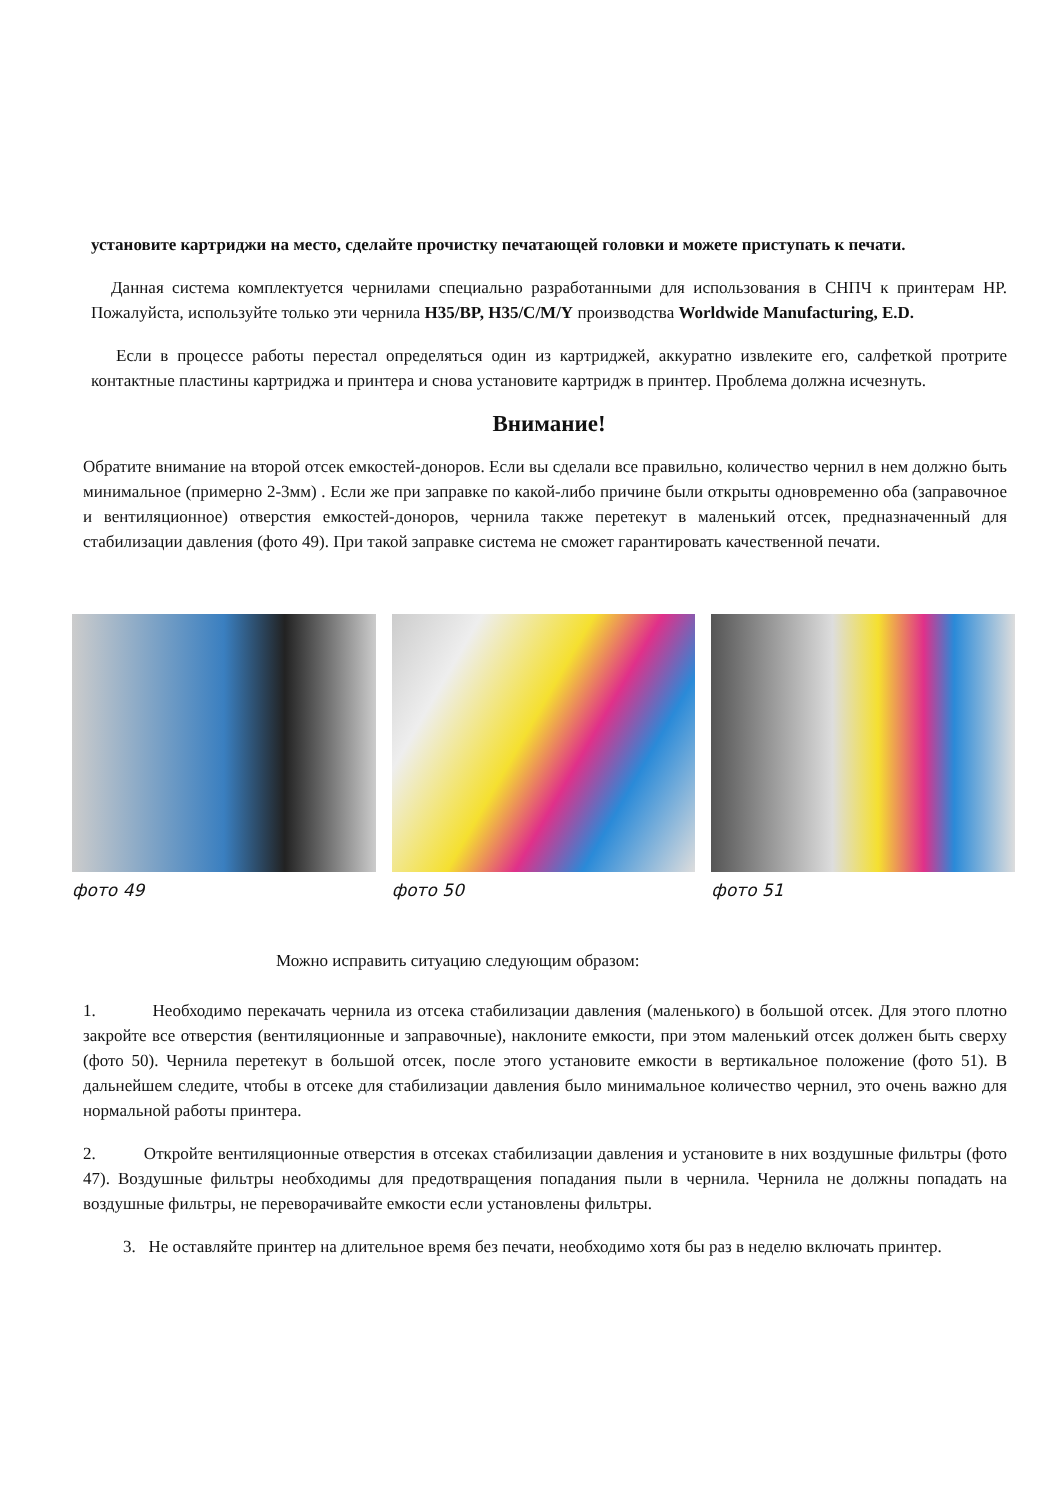установите картриджи на место, сделайте прочистку печатающей головки и можете приступать к печати.
Данная система комплектуется чернилами специально разработанными для использования в СНПЧ к принтерам HP. Пожалуйста, используйте только эти чернила H35/BP, H35/C/M/Y производства Worldwide Manufacturing, E.D.
Если в процессе работы перестал определяться один из картриджей, аккуратно извлеките его, салфеткой протрите контактные пластины картриджа и принтера и снова установите картридж в принтер. Проблема должна исчезнуть.
Внимание!
Обратите внимание на второй отсек емкостей-доноров. Если вы сделали все правильно, количество чернил в нем должно быть минимальное (примерно 2-3мм) . Если же при заправке по какой-либо причине были открыты одновременно оба (заправочное и вентиляционное) отверстия емкостей-доноров, чернила также перетекут в маленький отсек, предназначенный для стабилизации давления (фото 49). При такой заправке система не сможет гарантировать качественной печати.
фото 49 фото 50 фото 51
Можно исправить ситуацию следующим образом:
1. Необходимо перекачать чернила из отсека стабилизации давления (маленького) в большой отсек. Для этого плотно закройте все отверстия (вентиляционные и заправочные), наклоните емкости, при этом маленький отсек должен быть сверху (фото 50). Чернила перетекут в большой отсек, после этого установите емкости в вертикальное положение (фото 51). В дальнейшем следите, чтобы в отсеке для стабилизации давления было минимальное количество чернил, это очень важно для нормальной работы принтера.
2. Откройте вентиляционные отверстия в отсеках стабилизации давления и установите в них воздушные фильтры (фото 47). Воздушные фильтры необходимы для предотвращения попадания пыли в чернила. Чернила не должны попадать на воздушные фильтры, не переворачивайте емкости если установлены фильтры.
3. Не оставляйте принтер на длительное время без печати, необходимо хотя бы раз в неделю включать принтер.